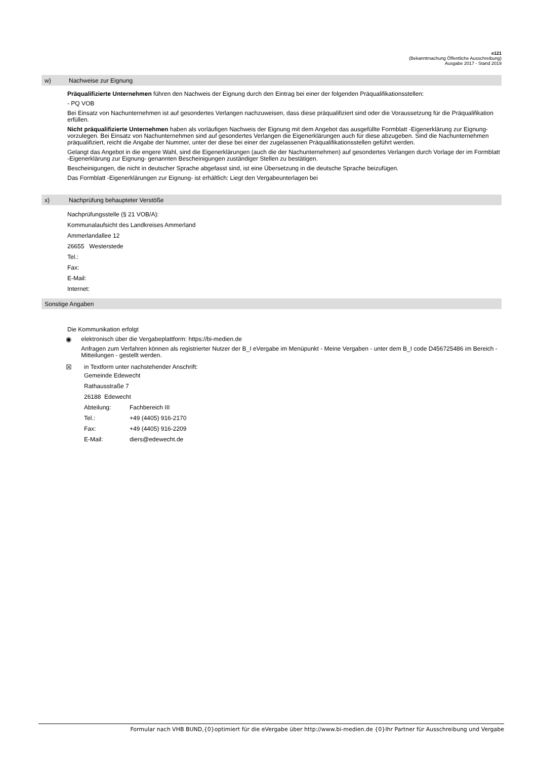e121
(Bekanntmachung Öffentliche Ausschreibung)
Ausgabe 2017 - Stand 2019
w) Nachweise zur Eignung
Präqualifizierte Unternehmen führen den Nachweis der Eignung durch den Eintrag bei einer der folgenden Präqualifikationsstellen:
- PQ VOB
Bei Einsatz von Nachunternehmen ist auf gesondertes Verlangen nachzuweisen, dass diese präqualifiziert sind oder die Voraussetzung für die Präqualifikation erfüllen.
Nicht präqualifizierte Unternehmen haben als vorläufigen Nachweis der Eignung mit dem Angebot das ausgefüllte Formblatt -Eigenerklärung zur Eignung- vorzulegen. Bei Einsatz von Nachunternehmen sind auf gesondertes Verlangen die Eigenerklärungen auch für diese abzugeben. Sind die Nachunternehmen präqualifiziert, reicht die Angabe der Nummer, unter der diese bei einer der zugelassenen Präqualifikationsstellen geführt werden.
Gelangt das Angebot in die engere Wahl, sind die Eigenerklärungen (auch die der Nachunternehmen) auf gesondertes Verlangen durch Vorlage der im Formblatt -Eigenerklärung zur Eignung- genannten Bescheinigungen zuständiger Stellen zu bestätigen.
Bescheinigungen, die nicht in deutscher Sprache abgefasst sind, ist eine Übersetzung in die deutsche Sprache beizufügen.
Das Formblatt -Eigenerklärungen zur Eignung- ist erhältlich: Liegt den Vergabeunterlagen bei
x) Nachprüfung behaupteter Verstöße
Nachprüfungsstelle (§ 21 VOB/A):
Kommunalaufsicht des Landkreises Ammerland
Ammerlandallee 12
26655 Westerstede
Tel.:
Fax:
E-Mail:
Internet:
Sonstige Angaben
Die Kommunikation erfolgt
◉ elektronisch über die Vergabeplattform: https://bi-medien.de
Anfragen zum Verfahren können als registrierter Nutzer der B_I eVergabe im Menüpunkt - Meine Vergaben - unter dem B_I code D456725486 im Bereich - Mitteilungen - gestellt werden.
☒ in Textform unter nachstehender Anschrift:
Gemeinde Edewecht
Rathausstraße 7
26188 Edewecht
Abteilung: Fachbereich III
Tel.: +49 (4405) 916-2170
Fax: +49 (4405) 916-2209
E-Mail: diers@edewecht.de
Formular nach VHB BUND,{0}optimiert für die eVergabe über http://www.bi-medien.de {0}Ihr Partner für Ausschreibung und Vergabe